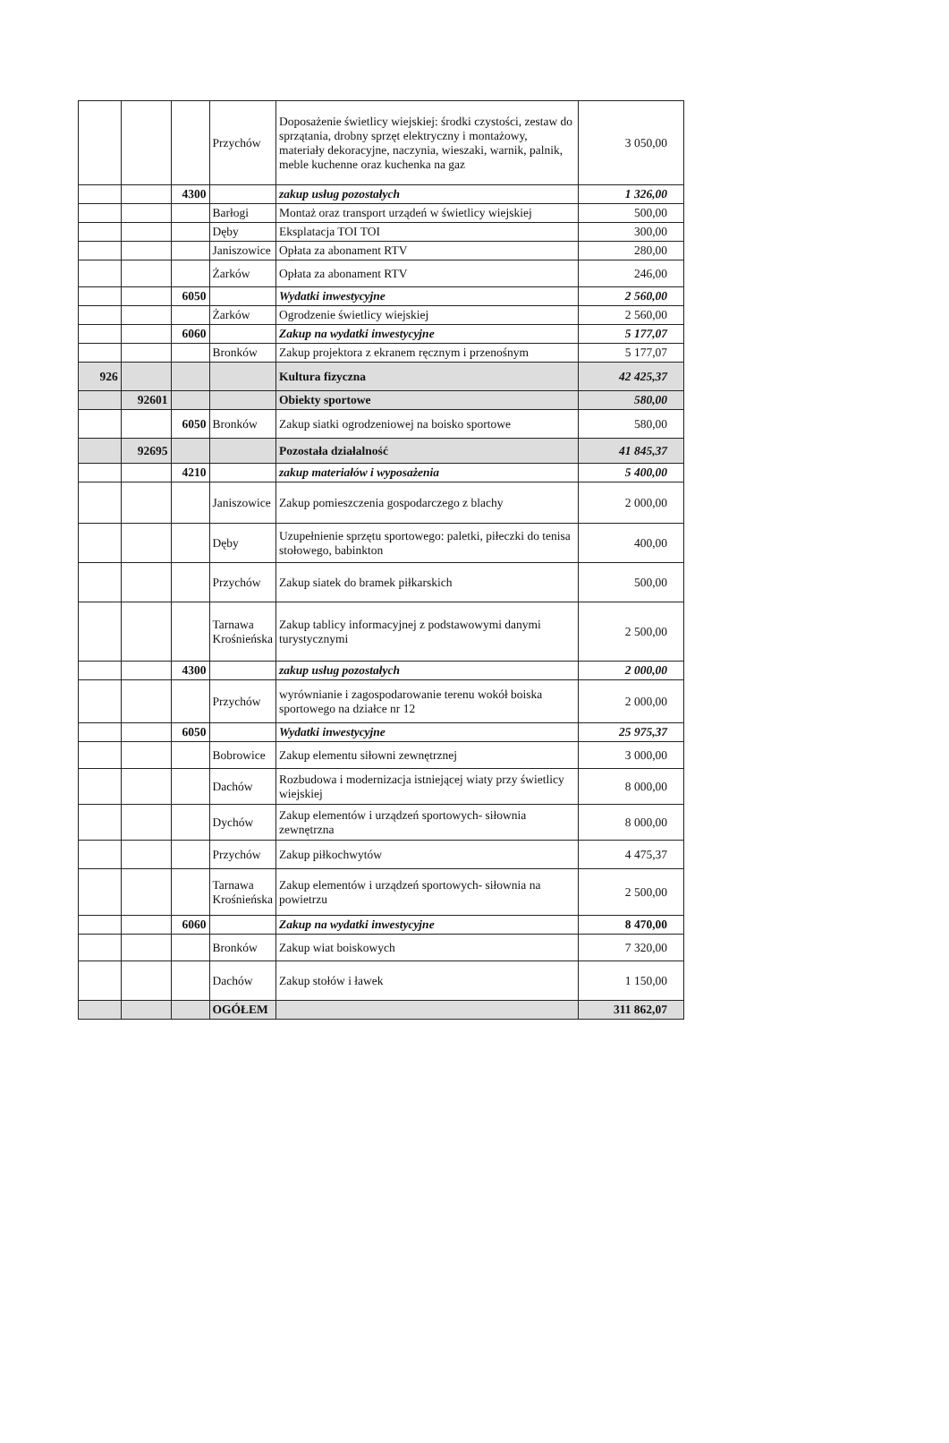| | | | Przychów | Doposażenie świetlicy wiejskiej: środki czystości, zestaw do sprzątania, drobny sprzęt elektryczny i montażowy, materiały dekoracyjne, naczynia, wieszaki, warnik, palnik, meble kuchenne oraz kuchenka na gaz | 3 050,00 |
| | | 4300 | | zakup usług pozostałych | 1 326,00 |
| | | | Barłogi | Montaż oraz transport urządeń w świetlicy wiejskiej | 500,00 |
| | | | Dęby | Eksplatacja TOI TOI | 300,00 |
| | | | Janiszowice | Opłata za abonament RTV | 280,00 |
| | | | Żarków | Opłata za abonament RTV | 246,00 |
| | | 6050 | | Wydatki inwestycyjne | 2 560,00 |
| | | | Żarków | Ogrodzenie świetlicy wiejskiej | 2 560,00 |
| | | 6060 | | Zakup na wydatki inwestycyjne | 5 177,07 |
| | | | Bronków | Zakup projektora z ekranem ręcznym i przenośnym | 5 177,07 |
| 926 | | | | Kultura fizyczna | 42 425,37 |
| | 92601 | | | Obiekty sportowe | 580,00 |
| | | 6050 | Bronków | Zakup siatki ogrodzeniowej na boisko sportowe | 580,00 |
| | 92695 | | | Pozostała działalność | 41 845,37 |
| | | 4210 | | zakup materiałów i wyposażenia | 5 400,00 |
| | | | Janiszowice | Zakup pomieszczenia gospodarczego z blachy | 2 000,00 |
| | | | Dęby | Uzupełnienie sprzętu sportowego: paletki, piłeczki do tenisa stołowego, babinkton | 400,00 |
| | | | Przychów | Zakup siatek do bramek piłkarskich | 500,00 |
| | | | Tarnawa Krośnieńska | Zakup tablicy informacyjnej z podstawowymi danymi turystycznymi | 2 500,00 |
| | | 4300 | | zakup usług pozostałych | 2 000,00 |
| | | | Przychów | wyrównianie i zagospodarowanie terenu wokół boiska sportowego na działce nr 12 | 2 000,00 |
| | | 6050 | | Wydatki inwestycyjne | 25 975,37 |
| | | | Bobrowice | Zakup elementu siłowni zewnętrznej | 3 000,00 |
| | | | Dachów | Rozbudowa i modernizacja istniejącej wiaty przy świetlicy wiejskiej | 8 000,00 |
| | | | Dychów | Zakup elementów i urządzeń sportowych- siłownia zewnętrzna | 8 000,00 |
| | | | Przychów | Zakup piłkochwytów | 4 475,37 |
| | | | Tarnawa Krośnieńska | Zakup elementów i urządzeń sportowych- siłownia na powietrzu | 2 500,00 |
| | | 6060 | | Zakup na wydatki inwestycyjne | 8 470,00 |
| | | | Bronków | Zakup wiat boiskowych | 7 320,00 |
| | | | Dachów | Zakup stołów i ławek | 1 150,00 |
| | | | OGÓŁEM | | 311 862,07 |